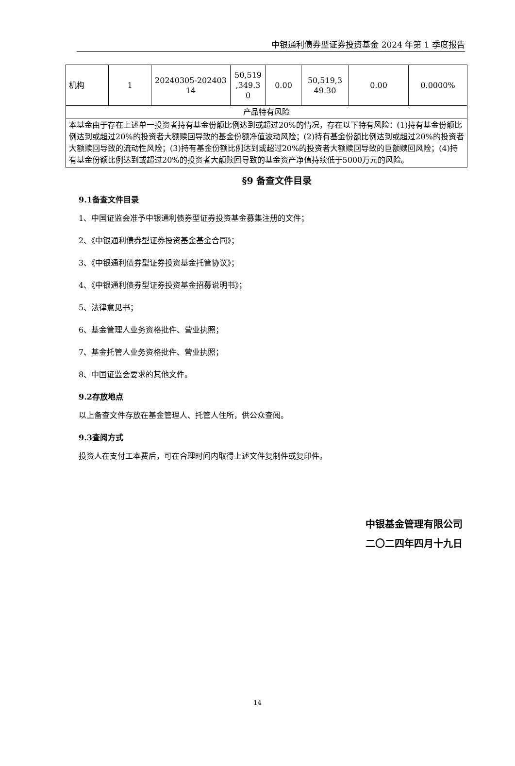中银通利债券型证券投资基金 2024 年第 1 季度报告
| 机构 | 1 | 20240305-202403 14 | 50,519 ,349.3 0 | 0.00 | 50,519,3 49.30 | 0.00 | 0.0000% |
| 产品特有风险 | | | | | | | |
| 本基金由于存在上述单一投资者持有基金份额比例达到或超过20%的情况，存在以下特有风险：(1)持有基金份额比例达到或超过20%的投资者大额赎回导致的基金份额净值波动风险；(2)持有基金份额比例达到或超过20%的投资者大额赎回导致的流动性风险；(3)持有基金份额比例达到或超过20%的投资者大额赎回导致的巨额赎回风险；(4)持有基金份额比例达到或超过20%的投资者大额赎回导致的基金资产净值持续低于5000万元的风险。 | | | | | | | |
§9 备查文件目录
9.1备查文件目录
1、中国证监会准予中银通利债券型证券投资基金募集注册的文件；
2、《中银通利债券型证券投资基金基金合同》；
3、《中银通利债券型证券投资基金托管协议》；
4、《中银通利债券型证券投资基金招募说明书》；
5、法律意见书；
6、基金管理人业务资格批件、营业执照；
7、基金托管人业务资格批件、营业执照；
8、中国证监会要求的其他文件。
9.2存放地点
以上备查文件存放在基金管理人、托管人住所，供公众查阅。
9.3查阅方式
投资人在支付工本费后，可在合理时间内取得上述文件复制件或复印件。
中银基金管理有限公司
二〇二四年四月十九日
14